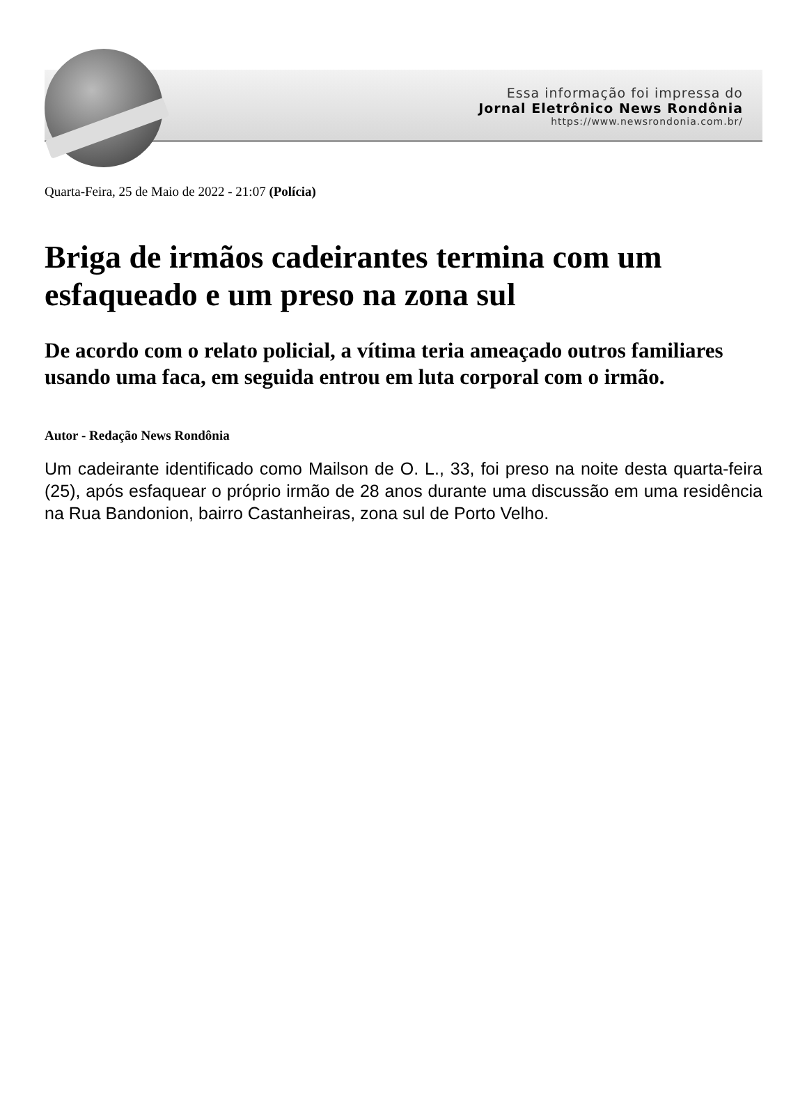Essa informação foi impressa do
Jornal Eletrônico News Rondônia
https://www.newsrondonia.com.br/
Quarta-Feira, 25 de Maio de 2022 - 21:07 (Polícia)
Briga de irmãos cadeirantes termina com um esfaqueado e um preso na zona sul
De acordo com o relato policial, a vítima teria ameaçado outros familiares usando uma faca, em seguida entrou em luta corporal com o irmão.
Autor - Redação News Rondônia
Um cadeirante identificado como Mailson de O. L., 33, foi preso na noite desta quarta-feira (25), após esfaquear o próprio irmão de 28 anos durante uma discussão em uma residência na Rua Bandonion, bairro Castanheiras, zona sul de Porto Velho.